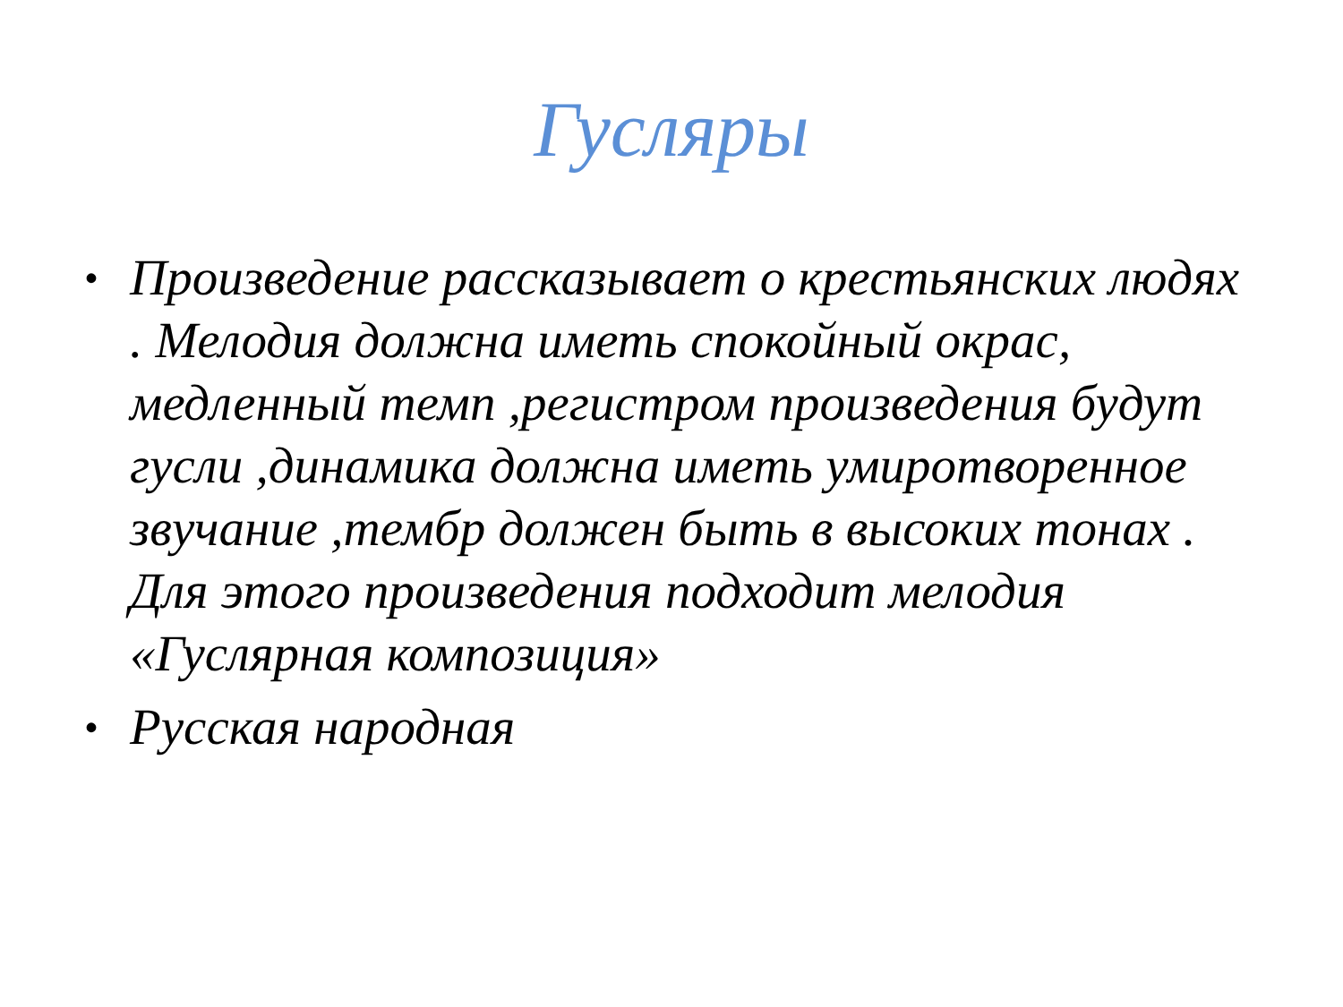Гусляры
• Произведение рассказывает о крестьянских людях . Мелодия должна иметь спокойный окрас, медленный темп ,регистром произведения будут гусли ,динамика должна иметь умиротворенное звучание ,тембр должен быть в высоких тонах . Для этого произведения подходит мелодия «Гуслярная композиция»
• Русская народная